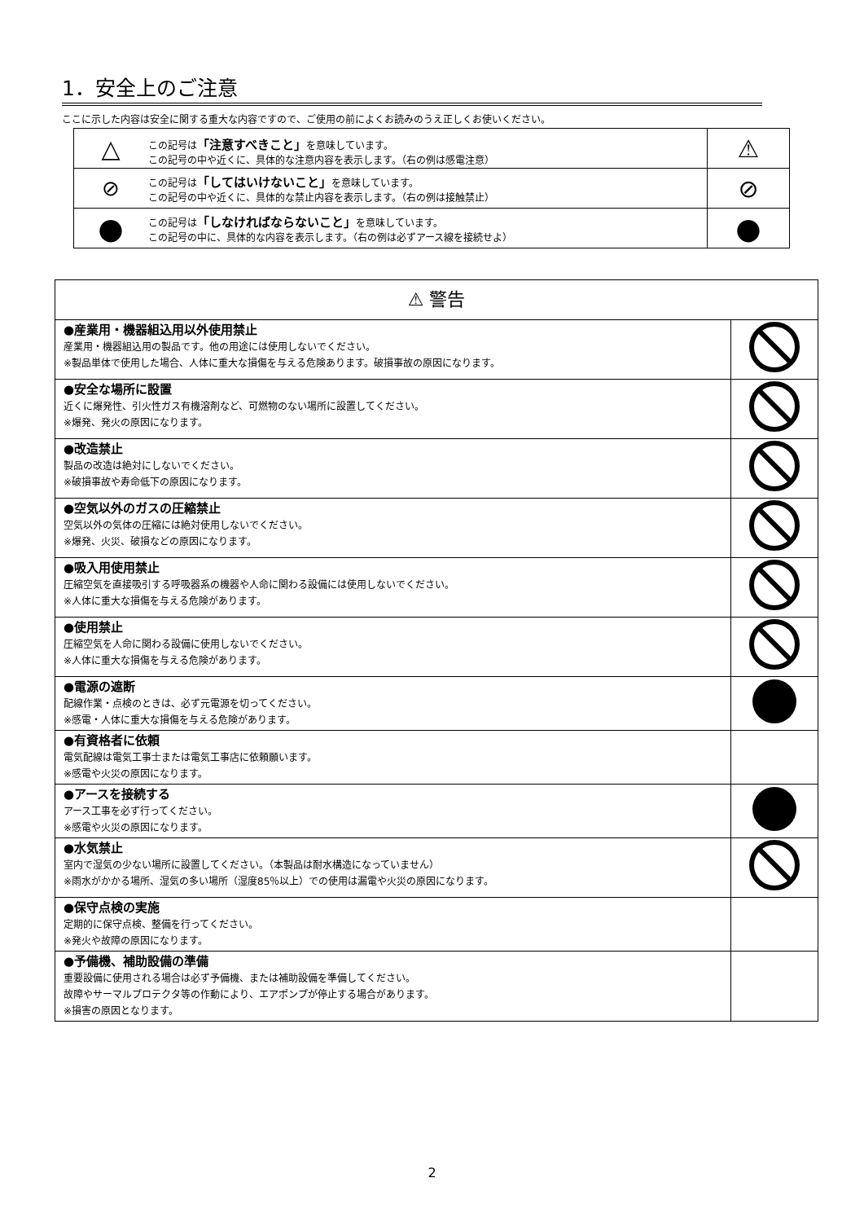1．安全上のご注意
ここに示した内容は安全に関する重大な内容ですので、ご使用の前によくお読みのうえ正しくお使いください。
| △ | この記号は 「注意すべきこと」 を意味しています。 この記号の中や近くに、具体的な注意内容を表示します。（右の例は感電注意） | ⚠ |
| ⊘ | この記号は 「してはいけないこと」 を意味しています。 この記号の中や近くに、具体的な禁止内容を表示します。（右の例は接触禁止） | ⊘ |
| ● | この記号は 「しなければならないこと」 を意味しています。 この記号の中に、具体的な内容を表示します。（右の例は必ずアース線を接続せよ） | ● |
| ⚠ 警告 | |
| ●産業用・機器組込用以外使用禁止 産業用・機器組込用の製品です。他の用途には使用しないでください。 ※製品単体で使用した場合、人体に重大な損傷を与える危険あります。破損事故の原因になります。 | |
| ●安全な場所に設置 近くに爆発性、引火性ガス有機溶剤など、可燃物のない場所に設置してください。 ※爆発、発火の原因になります。 | |
| ●改造禁止 製品の改造は絶対にしないでください。 ※破損事故や寿命低下の原因になります。 | |
| ●空気以外のガスの圧縮禁止 空気以外の気体の圧縮には絶対使用しないでください。 ※爆発、火災、破損などの原因になります。 | |
| ●吸入用使用禁止 圧縮空気を直接吸引する呼吸器系の機器や人命に関わる設備には使用しないでください。 ※人体に重大な損傷を与える危険があります。 | |
| ●使用禁止 圧縮空気を人命に関わる設備に使用しないでください。 ※人体に重大な損傷を与える危険があります。 | |
| ●電源の遮断 配線作業・点検のときは、必ず元電源を切ってください。 ※感電・人体に重大な損傷を与える危険があります。 | |
| ●有資格者に依頼 電気配線は電気工事士または電気工事店に依頼願います。 ※感電や火災の原因になります。 | |
| ●アースを接続する アース工事を必ず行ってください。 ※感電や火災の原因になります。 | |
| ●水気禁止 室内で湿気の少ない場所に設置してください。（本製品は耐水構造になっていません） ※雨水がかかる場所、湿気の多い場所（湿度85％以上）での使用は漏電や火災の原因になります。 | |
| ●保守点検の実施 定期的に保守点検、整備を行ってください。 ※発火や故障の原因になります。 | |
| ●予備機、補助設備の準備 重要設備に使用される場合は必ず予備機、または補助設備を準備してください。 故障やサーマルプロテクタ等の作動により、エアポンプが停止する場合があります。 ※損害の原因となります。 | |
2